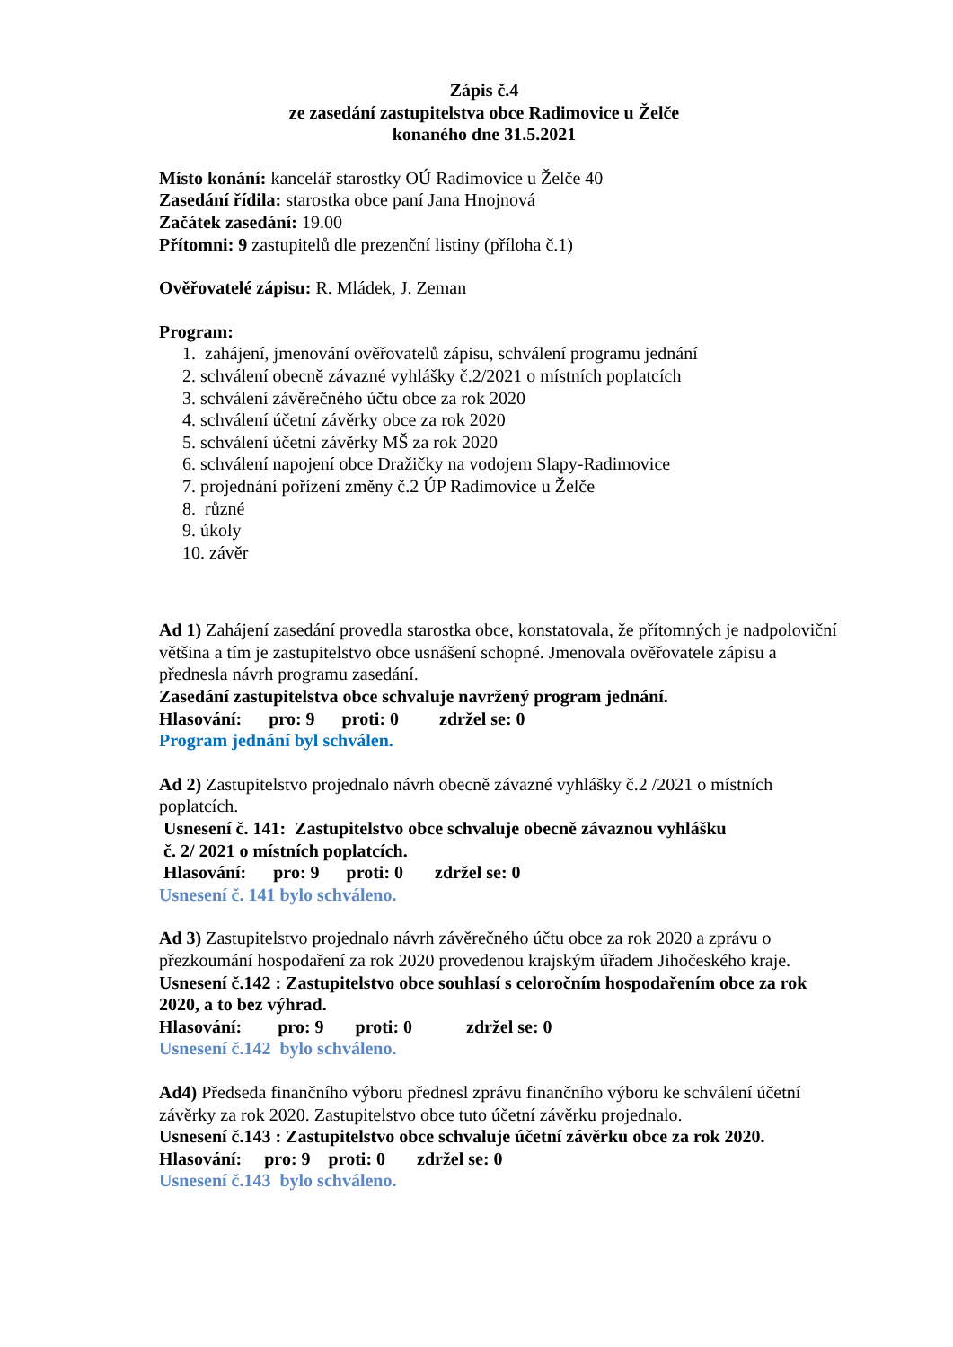Zápis č.4
ze zasedání zastupitelstva obce Radimovice u Želče
konaného dne 31.5.2021
Místo konání: kancelář starostky OÚ Radimovice u Želče 40
Zasedání řídila: starostka obce paní Jana Hnojnová
Začátek zasedání: 19.00
Přítomni: 9 zastupitelů dle prezenční listiny (příloha č.1)
Ověřovatelé zápisu: R. Mládek, J. Zeman
Program:
1. zahájení, jmenování ověřovatelů zápisu, schválení programu jednání
2. schválení obecně závazné vyhlášky č.2/2021 o místních poplatcích
3. schválení závěrečného účtu obce za rok 2020
4. schválení účetní závěrky obce za rok 2020
5. schválení účetní závěrky MŠ za rok 2020
6. schválení napojení obce Dražičky na vodojem Slapy-Radimovice
7. projednání pořízení změny č.2 ÚP Radimovice u Želče
8. různé
9. úkoly
10. závěr
Ad 1) Zahájení zasedání provedla starostka obce, konstatovala, že přítomných je nadpoloviční většina a tím je zastupitelstvo obce usnášení schopné. Jmenovala ověřovatele zápisu a přednesla návrh programu zasedání.
Zasedání zastupitelstva obce schvaluje navržený program jednání.
Hlasování: pro: 9 proti: 0 zdržel se: 0
Program jednání byl schválen.
Ad 2) Zastupitelstvo projednalo návrh obecně závazné vyhlášky č.2 /2021 o místních poplatcích.
Usnesení č. 141: Zastupitelstvo obce schvaluje obecně závaznou vyhlášku
č. 2/ 2021 o místních poplatcích.
Hlasování: pro: 9 proti: 0 zdržel se: 0
Usnesení č. 141 bylo schváleno.
Ad 3) Zastupitelstvo projednalo návrh závěrečného účtu obce za rok 2020 a zprávu o přezkoumání hospodaření za rok 2020 provedenou krajským úřadem Jihočeského kraje.
Usnesení č.142 : Zastupitelstvo obce souhlasí s celoročním hospodařením obce za rok 2020, a to bez výhrad.
Hlasování: pro: 9 proti: 0 zdržel se: 0
Usnesení č.142 bylo schváleno.
Ad4) Předseda finančního výboru přednesl zprávu finančního výboru ke schválení účetní závěrky za rok 2020. Zastupitelstvo obce tuto účetní závěrku projednalo.
Usnesení č.143 : Zastupitelstvo obce schvaluje účetní závěrku obce za rok 2020.
Hlasování: pro: 9 proti: 0 zdržel se: 0
Usnesení č.143 bylo schváleno.